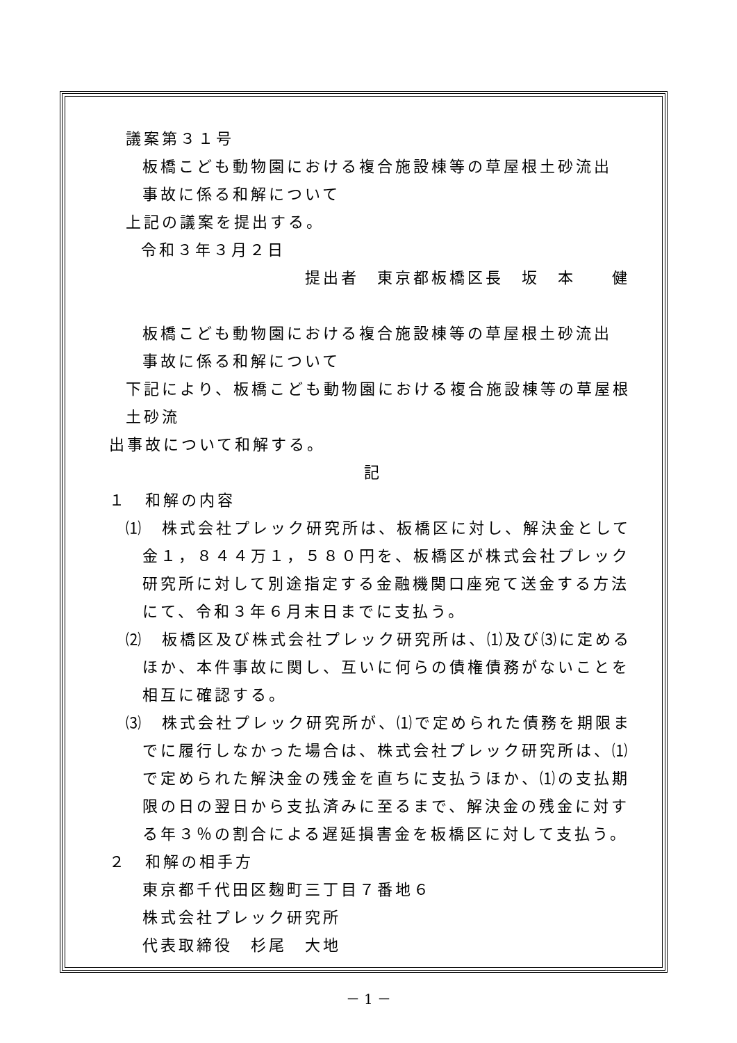議案第３１号
板橋こども動物園における複合施設棟等の草屋根土砂流出
事故に係る和解について
上記の議案を提出する。
令和３年３月２日
提出者　東京都板橋区長　坂　本　　健
板橋こども動物園における複合施設棟等の草屋根土砂流出
事故に係る和解について
下記により、板橋こども動物園における複合施設棟等の草屋根土砂流
出事故について和解する。
記
１　和解の内容
⑴　株式会社プレック研究所は、板橋区に対し、解決金として金１，８４４万１，５８０円を、板橋区が株式会社プレック研究所に対して別途指定する金融機関口座宛て送金する方法にて、令和３年６月末日までに支払う。
⑵　板橋区及び株式会社プレック研究所は、⑴及び⑶に定めるほか、本件事故に関し、互いに何らの債権債務がないことを相互に確認する。
⑶　株式会社プレック研究所が、⑴で定められた債務を期限までに履行しなかった場合は、株式会社プレック研究所は、⑴で定められた解決金の残金を直ちに支払うほか、⑴の支払期限の日の翌日から支払済みに至るまで、解決金の残金に対する年３％の割合による遅延損害金を板橋区に対して支払う。
２　和解の相手方
東京都千代田区麹町三丁目７番地６
株式会社プレック研究所
代表取締役　杉尾　大地
－ 1 －